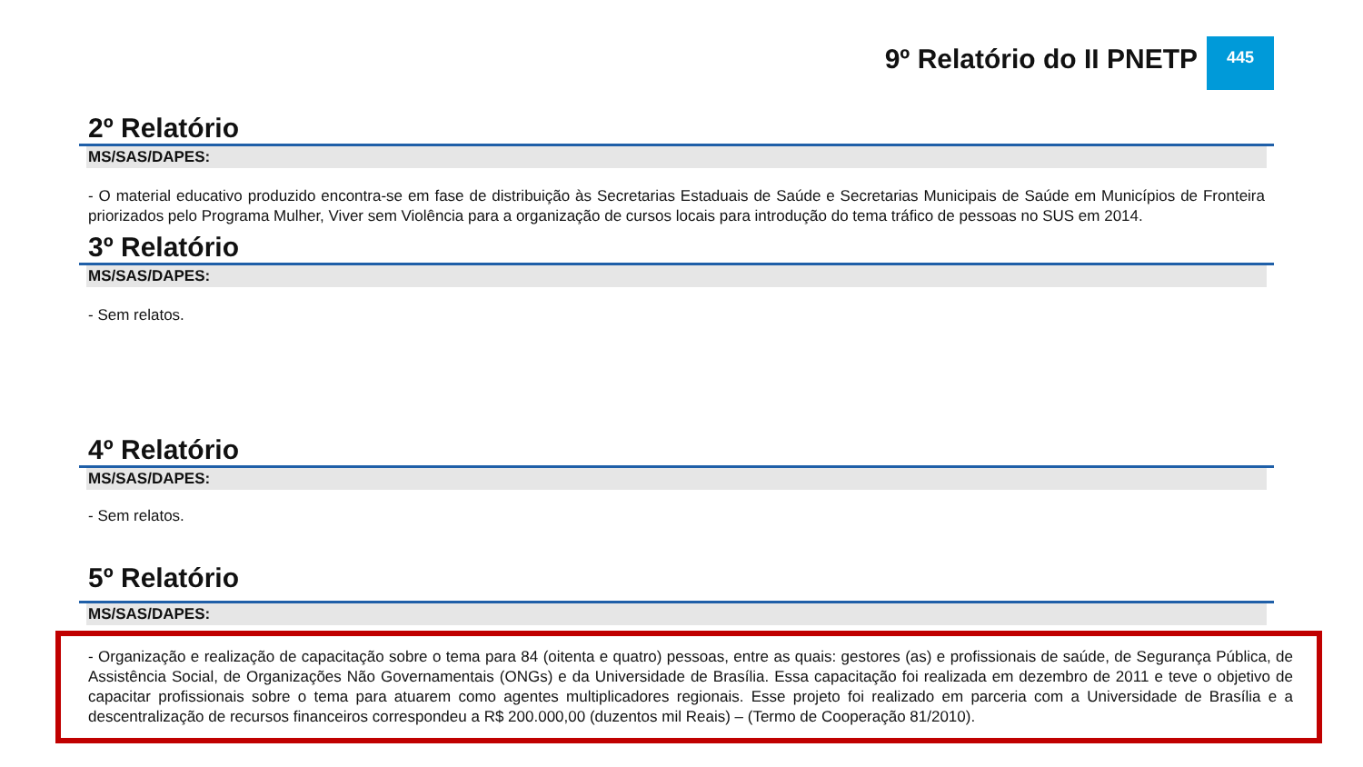9º Relatório do II PNETP
445
2º Relatório
MS/SAS/DAPES:
- O material educativo produzido encontra-se em fase de distribuição às Secretarias Estaduais de Saúde e Secretarias Municipais de Saúde em Municípios de Fronteira priorizados pelo Programa Mulher, Viver sem Violência para a organização de cursos locais para introdução do tema tráfico de pessoas no SUS em 2014.
3º Relatório
MS/SAS/DAPES:
- Sem relatos.
4º Relatório
MS/SAS/DAPES:
- Sem relatos.
5º Relatório
MS/SAS/DAPES:
- Organização e realização de capacitação sobre o tema para 84 (oitenta e quatro) pessoas, entre as quais: gestores (as) e profissionais de saúde, de Segurança Pública, de Assistência Social, de Organizações Não Governamentais (ONGs) e da Universidade de Brasília. Essa capacitação foi realizada em dezembro de 2011 e teve o objetivo de capacitar profissionais sobre o tema para atuarem como agentes multiplicadores regionais. Esse projeto foi realizado em parceria com a Universidade de Brasília e a descentralização de recursos financeiros correspondeu a R$ 200.000,00 (duzentos mil Reais) – (Termo de Cooperação 81/2010).